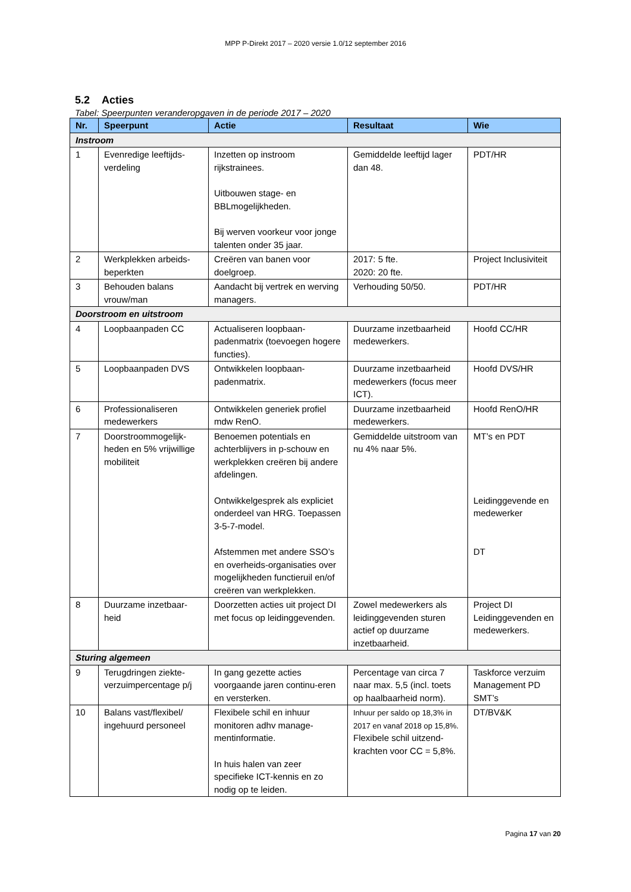MPP P-Direkt 2017 – 2020 versie 1.0/12 september 2016
5.2 Acties
Tabel: Speerpunten veranderopgaven in de periode 2017 – 2020
| Nr. | Speerpunt | Actie | Resultaat | Wie |
| --- | --- | --- | --- | --- |
| Instroom | | | | |
| 1 | Evenredige leeftijds-verdeling | Inzetten op instroom rijkstrainees. Uitbouwen stage- en BBLmogelijkheden. Bij werven voorkeur voor jonge talenten onder 35 jaar. | Gemiddelde leeftijd lager dan 48. | PDT/HR |
| 2 | Werkplekken arbeids-beperkten | Creëren van banen voor doelgroep. | 2017: 5 fte. 2020: 20 fte. | Project Inclusiviteit |
| 3 | Behouden balans vrouw/man | Aandacht bij vertrek en werving managers. | Verhouding 50/50. | PDT/HR |
| Doorstroom en uitstroom | | | | |
| 4 | Loopbaanpaden CC | Actualiseren loopbaan-padenmatrix (toevoegen hogere functies). | Duurzame inzetbaarheid medewerkers. | Hoofd CC/HR |
| 5 | Loopbaanpaden DVS | Ontwikkelen loopbaan-padenmatrix. | Duurzame inzetbaarheid medewerkers (focus meer ICT). | Hoofd DVS/HR |
| 6 | Professionaliseren medewerkers | Ontwikkelen generiek profiel mdw RenO. | Duurzame inzetbaarheid medewerkers. | Hoofd RenO/HR |
| 7 | Doorstroommogelijk-heden en 5% vrijwillige mobiliteit | Benoemen potentials en achterblijvers in p-schouw en werkplekken creëren bij andere afdelingen. Ontwikkelgesprek als expliciet onderdeel van HRG. Toepassen 3-5-7-model. Afstemmen met andere SSO’s en overheids-organisaties over mogelijkheden functieruil en/of creëren van werkplekken. | Gemiddelde uitstroom van nu 4% naar 5%. | MT’s en PDT Leidinggevende en medewerker DT |
| 8 | Duurzame inzetbaar-heid | Doorzetten acties uit project DI met focus op leidinggevenden. | Zowel medewerkers als leidinggevenden sturen actief op duurzame inzetbaarheid. | Project DI Leidinggevenden en medewerkers. |
| Sturing algemeen | | | | |
| 9 | Terugdringen ziekte-verzuimpercentage p/j | In gang gezette acties voorgaande jaren continu-eren en versterken. | Percentage van circa 7 naar max. 5,5 (incl. toets op haalbaarheid norm). | Taskforce verzuim Management PD SMT’s |
| 10 | Balans vast/flexibel/ ingehuurd personeel | Flexibele schil en inhuur monitoren adhv manage-mentinformatie. In huis halen van zeer specifieke ICT-kennis en zo nodig op te leiden. | Inhuur per saldo op 18,3% in 2017 en vanaf 2018 op 15,8%. Flexibele schil uitzend-krachten voor CC = 5,8%. | DT/BV&K |
Pagina 17 van 20